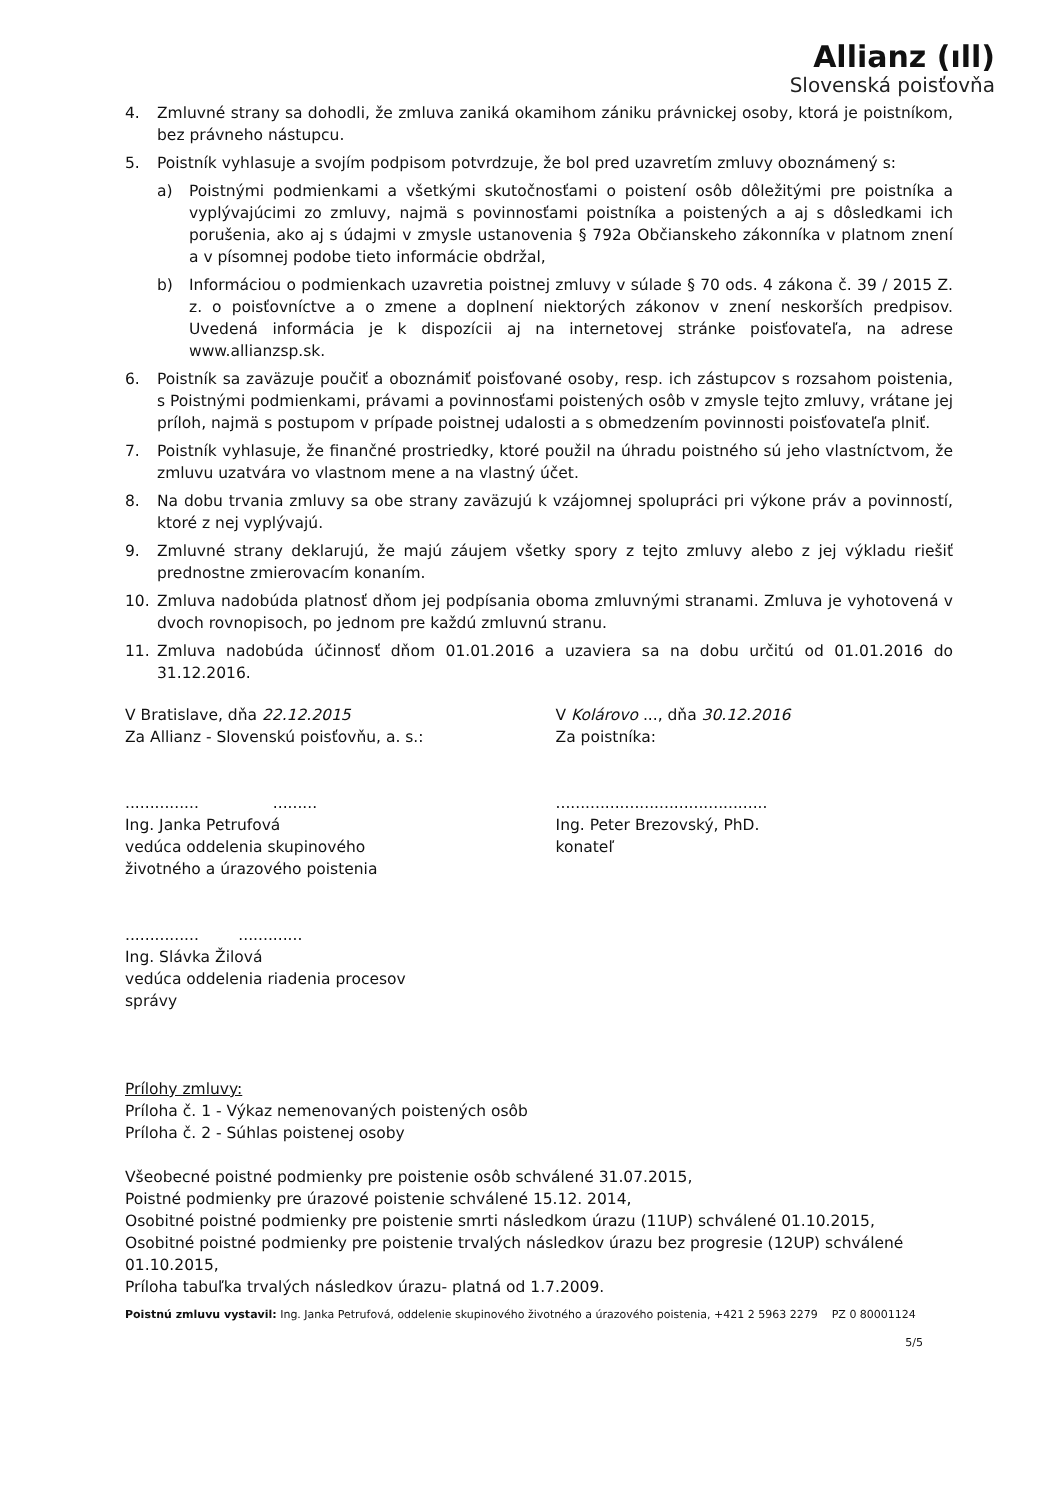Allianz (ıll)
Slovenská poisťovňa
4. Zmluvné strany sa dohodli, že zmluva zaniká okamihom zániku právnickej osoby, ktorá je poistníkom, bez právneho nástupcu.
5. Poistník vyhlasuje a svojím podpisom potvrdzuje, že bol pred uzavretím zmluvy oboznámený s:
a) Poistnými podmienkami a všetkými skutočnosťami o poistení osôb dôležitými pre poistníka a vyplývajúcimi zo zmluvy, najmä s povinnosťami poistníka a poistených a aj s dôsledkami ich porušenia, ako aj s údajmi v zmysle ustanovenia § 792a Občianskeho zákonníka v platnom znení a v písomnej podobe tieto informácie obdržal,
b) Informáciou o podmienkach uzavretia poistnej zmluvy v súlade § 70 ods. 4 zákona č. 39 / 2015 Z. z. o poisťovníctve a o zmene a doplnení niektorých zákonov v znení neskorších predpisov. Uvedená informácia je k dispozícii aj na internetovej stránke poisťovateľa, na adrese www.allianzsp.sk.
6. Poistník sa zaväzuje poučiť a oboznámiť poisťované osoby, resp. ich zástupcov s rozsahom poistenia, s Poistnými podmienkami, právami a povinnosťami poistených osôb v zmysle tejto zmluvy, vrátane jej príloh, najmä s postupom v prípade poistnej udalosti a s obmedzením povinnosti poisťovateľa plniť.
7. Poistník vyhlasuje, že finančné prostriedky, ktoré použil na úhradu poistného sú jeho vlastníctvom, že zmluvu uzatvára vo vlastnom mene a na vlastný účet.
8. Na dobu trvania zmluvy sa obe strany zaväzujú k vzájomnej spolupráci pri výkone práv a povinností, ktoré z nej vyplývajú.
9. Zmluvné strany deklarujú, že majú záujem všetky spory z tejto zmluvy alebo z jej výkladu riešiť prednostne zmierovacím konaním.
10. Zmluva nadobúda platnosť dňom jej podpísania oboma zmluvnými stranami. Zmluva je vyhotovená v dvoch rovnopisoch, po jednom pre každú zmluvnú stranu.
11. Zmluva nadobúda účinnosť dňom 01.01.2016 a uzaviera sa na dobu určitú od 01.01.2016 do 31.12.2016.
V Bratislave, dňa 22.12.2015
Za Allianz - Slovenskú poisťovňu, a. s.:
............... .........
Ing. Janka Petrufová
vedúca oddelenia skupinového
životného a úrazového poistenia
............... .............
Ing. Slávka Žilová
vedúca oddelenia riadenia procesov
správy
V Kolárovo ..., dňa 30.12.2016
Za poistníka:
...........................................
Ing. Peter Brezovský, PhD.
konateľ
Prílohy zmluvy:
Príloha č. 1 - Výkaz nemenovaných poistených osôb
Príloha č. 2 - Súhlas poistenej osoby
Všeobecné poistné podmienky pre poistenie osôb schválené 31.07.2015,
Poistné podmienky pre úrazové poistenie schválené 15.12. 2014,
Osobitné poistné podmienky pre poistenie smrti následkom úrazu (11UP) schválené 01.10.2015,
Osobitné poistné podmienky pre poistenie trvalých následkov úrazu bez progresie (12UP) schválené 01.10.2015,
Príloha tabuľka trvalých následkov úrazu- platná od 1.7.2009.
Poistnú zmluvu vystavil: Ing. Janka Petrufová, oddelenie skupinového životného a úrazového poistenia, +421 2 5963 2279 PZ 0 80001124
5/5